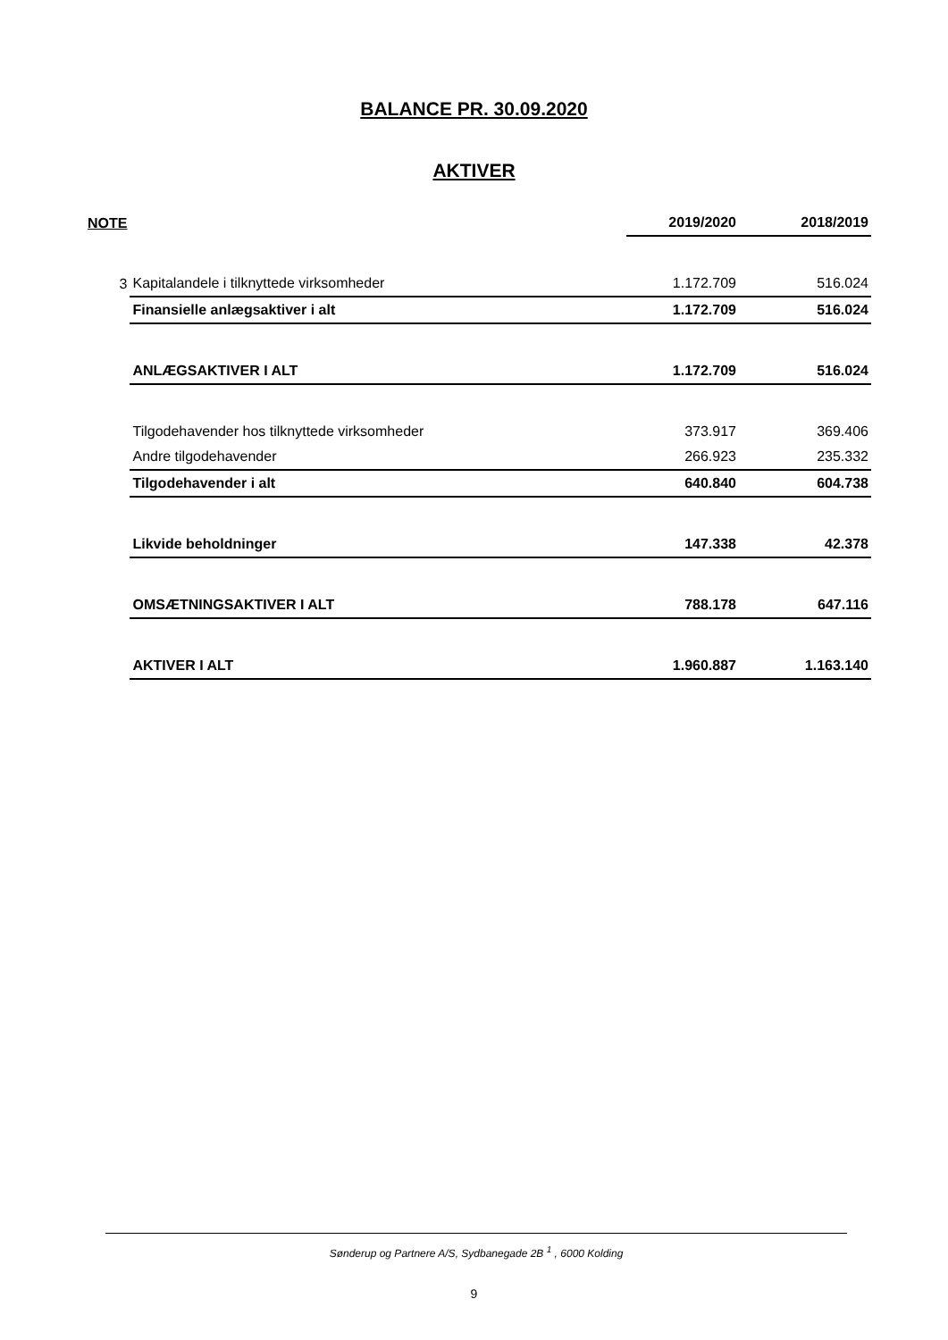BALANCE PR. 30.09.2020
AKTIVER
| NOTE | | 2019/2020 | 2018/2019 |
| --- | --- | --- | --- |
| 3 | Kapitalandele i tilknyttede virksomheder | 1.172.709 | 516.024 |
| | Finansielle anlægsaktiver i alt | 1.172.709 | 516.024 |
| | ANLÆGSAKTIVER I ALT | 1.172.709 | 516.024 |
| | Tilgodehavender hos tilknyttede virksomheder | 373.917 | 369.406 |
| | Andre tilgodehavender | 266.923 | 235.332 |
| | Tilgodehavender i alt | 640.840 | 604.738 |
| | Likvide beholdninger | 147.338 | 42.378 |
| | OMSÆTNINGSAKTIVER I ALT | 788.178 | 647.116 |
| | AKTIVER I ALT | 1.960.887 | 1.163.140 |
Sønderup og Partnere A/S, Sydbanegade 2B <sup>1</sup> , 6000 Kolding
9